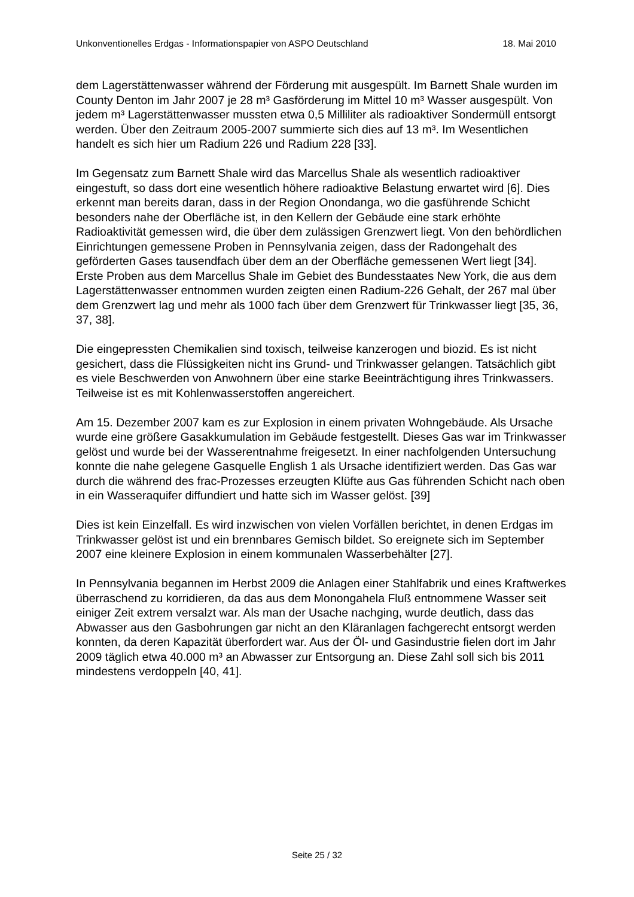Unkonventionelles Erdgas - Informationspapier von ASPO Deutschland 18. Mai 2010
dem Lagerstättenwasser während der Förderung mit ausgespült. Im Barnett Shale wurden im County Denton im Jahr 2007 je 28 m³ Gasförderung im Mittel 10 m³ Wasser ausgespült. Von jedem m³ Lagerstättenwasser mussten etwa 0,5 Milliliter als radioaktiver Sondermüll entsorgt werden. Über den Zeitraum 2005-2007 summierte sich dies auf 13 m³. Im Wesentlichen handelt es sich hier um Radium 226 und Radium 228 [33].
Im Gegensatz zum Barnett Shale wird das Marcellus Shale als wesentlich radioaktiver eingestuft, so dass dort eine wesentlich höhere radioaktive Belastung erwartet wird [6]. Dies erkennt man bereits daran, dass in der Region Onondanga, wo die gasführende Schicht besonders nahe der Oberfläche ist, in den Kellern der Gebäude eine stark erhöhte Radioaktivität gemessen wird, die über dem zulässigen Grenzwert liegt. Von den behördlichen Einrichtungen gemessene Proben in Pennsylvania zeigen, dass der Radongehalt des geförderten Gases tausendfach über dem an der Oberfläche gemessenen Wert liegt [34]. Erste Proben aus dem Marcellus Shale im Gebiet des Bundesstaates New York, die aus dem Lagerstättenwasser entnommen wurden zeigten einen Radium-226 Gehalt, der 267 mal über dem Grenzwert lag und mehr als 1000 fach über dem Grenzwert für Trinkwasser liegt [35, 36, 37, 38].
Die eingepressten Chemikalien sind toxisch, teilweise kanzerogen und biozid. Es ist nicht gesichert, dass die Flüssigkeiten nicht ins Grund- und Trinkwasser gelangen. Tatsächlich gibt es viele Beschwerden von Anwohnern über eine starke Beeinträchtigung ihres Trinkwassers. Teilweise ist es mit Kohlenwasserstoffen angereichert.
Am 15. Dezember 2007 kam es zur Explosion in einem privaten Wohngebäude. Als Ursache wurde eine größere Gasakkumulation im Gebäude festgestellt. Dieses Gas war im Trinkwasser gelöst und wurde bei der Wasserentnahme freigesetzt. In einer nachfolgenden Untersuchung konnte die nahe gelegene Gasquelle English 1 als Ursache identifiziert werden. Das Gas war durch die während des frac-Prozesses erzeugten Klüfte aus Gas führenden Schicht nach oben in ein Wasseraquifer diffundiert und hatte sich im Wasser gelöst. [39]
Dies ist kein Einzelfall. Es wird inzwischen von vielen Vorfällen berichtet, in denen Erdgas im Trinkwasser gelöst ist und ein brennbares Gemisch bildet. So ereignete sich im September 2007 eine kleinere Explosion in einem kommunalen Wasserbehälter [27].
In Pennsylvania begannen im Herbst 2009 die Anlagen einer Stahlfabrik und eines Kraftwerkes überraschend zu korridieren, da das aus dem Monongahela Fluß entnommene Wasser seit einiger Zeit extrem versalzt war. Als man der Usache nachging, wurde deutlich, dass das Abwasser aus den Gasbohrungen gar nicht an den Kläranlagen fachgerecht entsorgt werden konnten, da deren Kapazität überfordert war. Aus der Öl- und Gasindustrie fielen dort im Jahr 2009 täglich etwa 40.000 m³ an Abwasser zur Entsorgung an. Diese Zahl soll sich bis 2011 mindestens verdoppeln [40, 41].
Seite 25 / 32